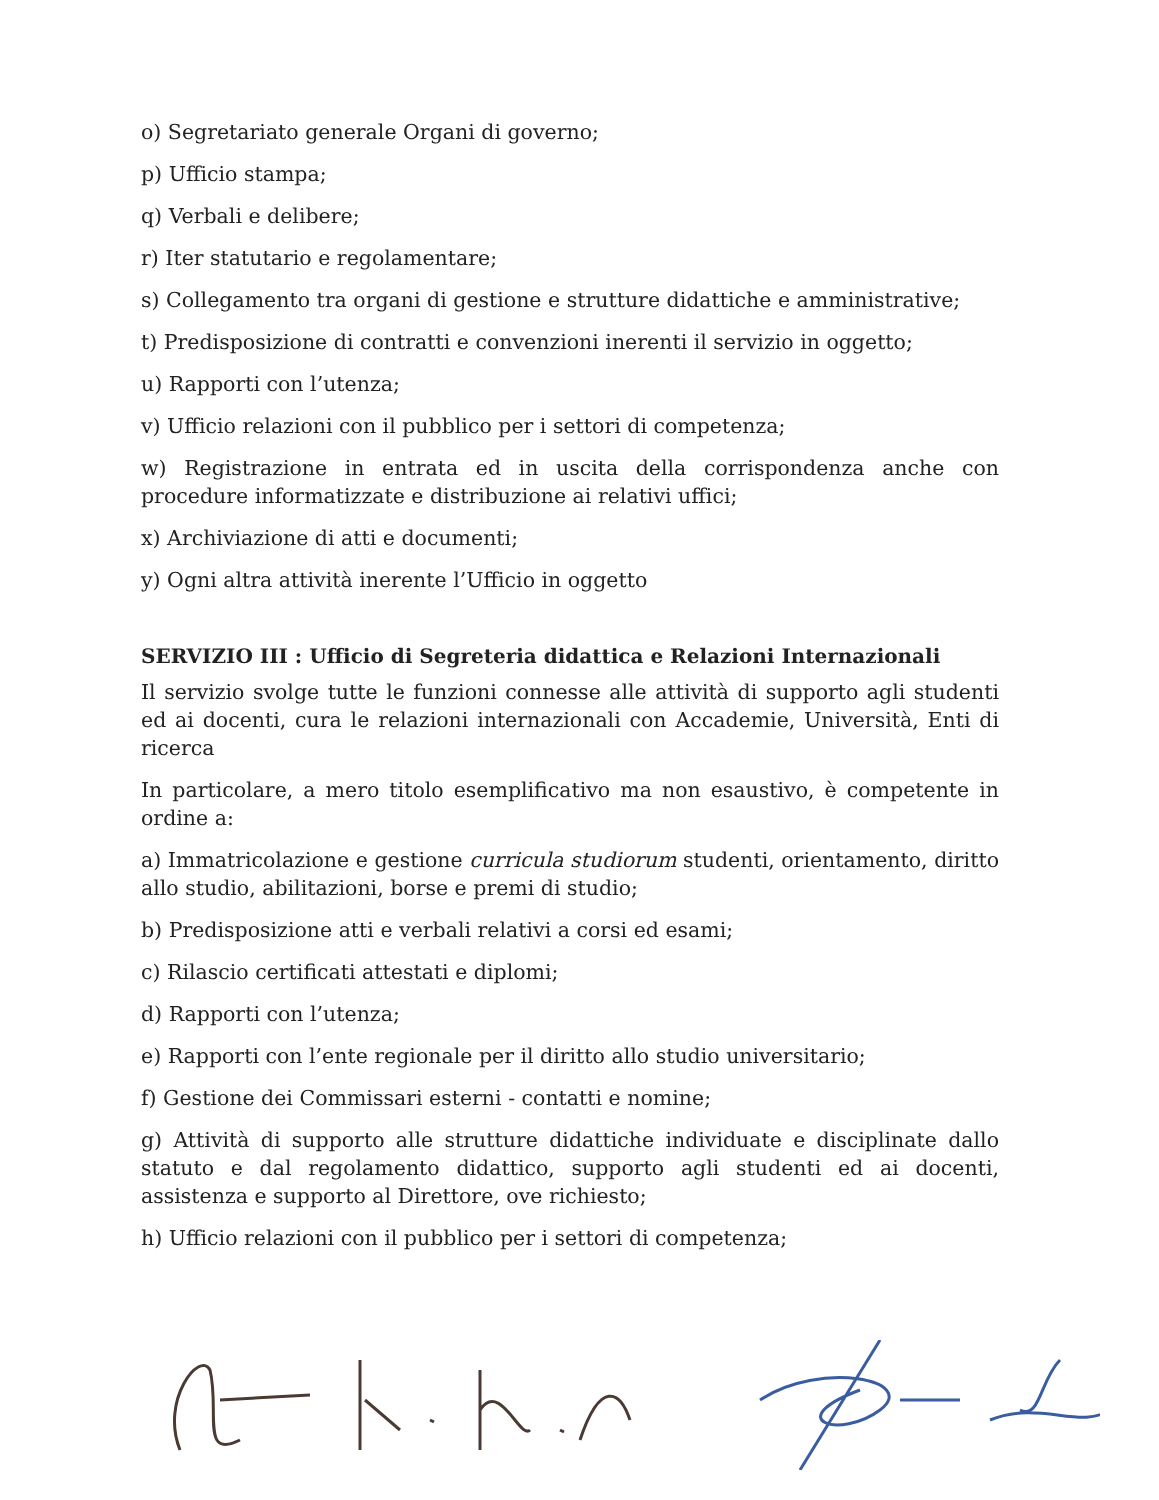o) Segretariato generale Organi di governo;
p) Ufficio stampa;
q) Verbali e delibere;
r) Iter statutario e regolamentare;
s) Collegamento tra organi di gestione e strutture didattiche e amministrative;
t) Predisposizione di contratti e convenzioni inerenti il servizio in oggetto;
u) Rapporti con l’utenza;
v) Ufficio relazioni con il pubblico per i settori di competenza;
w) Registrazione in entrata ed in uscita della corrispondenza anche con procedure informatizzate e distribuzione ai relativi uffici;
x) Archiviazione di atti e documenti;
y) Ogni altra attività inerente l’Ufficio in oggetto
SERVIZIO III : Ufficio di Segreteria didattica e Relazioni Internazionali
Il servizio svolge tutte le funzioni connesse alle attività di supporto agli studenti ed ai docenti, cura le relazioni internazionali con Accademie, Università, Enti di ricerca
In particolare, a mero titolo esemplificativo ma non esaustivo, è competente in ordine a:
a) Immatricolazione e gestione curricula studiorum studenti, orientamento, diritto allo studio, abilitazioni, borse e premi di studio;
b) Predisposizione atti e verbali relativi a corsi ed esami;
c) Rilascio certificati attestati e diplomi;
d) Rapporti con l’utenza;
e) Rapporti con l’ente regionale per il diritto allo studio universitario;
f) Gestione dei Commissari esterni - contatti e nomine;
g) Attività di supporto alle strutture didattiche individuate e disciplinate dallo statuto e dal regolamento didattico, supporto agli studenti ed ai docenti, assistenza e supporto al Direttore, ove richiesto;
h) Ufficio relazioni con il pubblico per i settori di competenza;